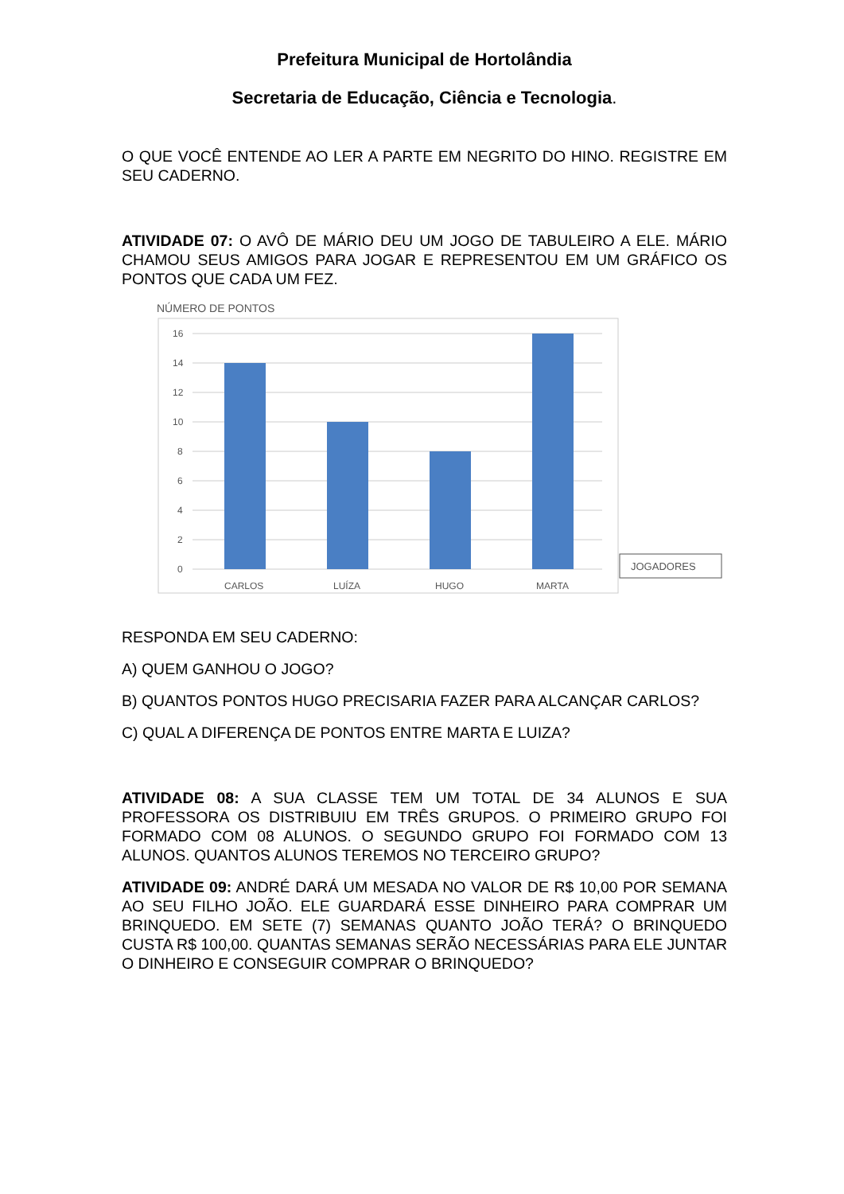Prefeitura Municipal de Hortolândia
Secretaria de Educação, Ciência e Tecnologia.
O QUE VOCÊ ENTENDE AO LER A PARTE EM NEGRITO DO HINO. REGISTRE EM SEU CADERNO.
ATIVIDADE 07: O AVÔ DE MÁRIO DEU UM JOGO DE TABULEIRO A ELE. MÁRIO CHAMOU SEUS AMIGOS PARA JOGAR E REPRESENTOU EM UM GRÁFICO OS PONTOS QUE CADA UM FEZ.
NÚMERO DE PONTOS
16
14
12
10
8
6
4
2
0
CARLOS
LUÍZA
HUGO
MARTA
JOGADORES
RESPONDA EM SEU CADERNO:
A) QUEM GANHOU O JOGO?
B) QUANTOS PONTOS HUGO PRECISARIA FAZER PARA ALCANÇAR CARLOS?
C) QUAL A DIFERENÇA DE PONTOS ENTRE MARTA E LUIZA?
ATIVIDADE 08: A SUA CLASSE TEM UM TOTAL DE 34 ALUNOS E SUA PROFESSORA OS DISTRIBUIU EM TRÊS GRUPOS. O PRIMEIRO GRUPO FOI FORMADO COM 08 ALUNOS. O SEGUNDO GRUPO FOI FORMADO COM 13 ALUNOS. QUANTOS ALUNOS TEREMOS NO TERCEIRO GRUPO?
ATIVIDADE 09: ANDRÉ DARÁ UM MESADA NO VALOR DE R$ 10,00 POR SEMANA AO SEU FILHO JOÃO. ELE GUARDARÁ ESSE DINHEIRO PARA COMPRAR UM BRINQUEDO. EM SETE (7) SEMANAS QUANTO JOÃO TERÁ? O BRINQUEDO CUSTA R$ 100,00. QUANTAS SEMANAS SERÃO NECESSÁRIAS PARA ELE JUNTAR O DINHEIRO E CONSEGUIR COMPRAR O BRINQUEDO?